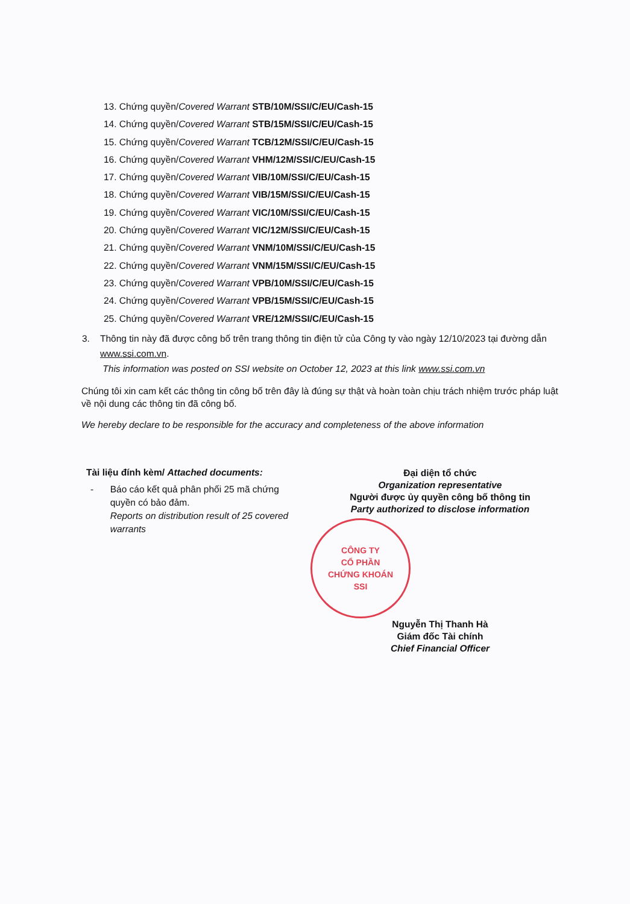13. Chứng quyền/Covered Warrant STB/10M/SSI/C/EU/Cash-15
14. Chứng quyền/Covered Warrant STB/15M/SSI/C/EU/Cash-15
15. Chứng quyền/Covered Warrant TCB/12M/SSI/C/EU/Cash-15
16. Chứng quyền/Covered Warrant VHM/12M/SSI/C/EU/Cash-15
17. Chứng quyền/Covered Warrant VIB/10M/SSI/C/EU/Cash-15
18. Chứng quyền/Covered Warrant VIB/15M/SSI/C/EU/Cash-15
19. Chứng quyền/Covered Warrant VIC/10M/SSI/C/EU/Cash-15
20. Chứng quyền/Covered Warrant VIC/12M/SSI/C/EU/Cash-15
21. Chứng quyền/Covered Warrant VNM/10M/SSI/C/EU/Cash-15
22. Chứng quyền/Covered Warrant VNM/15M/SSI/C/EU/Cash-15
23. Chứng quyền/Covered Warrant VPB/10M/SSI/C/EU/Cash-15
24. Chứng quyền/Covered Warrant VPB/15M/SSI/C/EU/Cash-15
25. Chứng quyền/Covered Warrant VRE/12M/SSI/C/EU/Cash-15
3. Thông tin này đã được công bố trên trang thông tin điện tử của Công ty vào ngày 12/10/2023 tại đường dẫn www.ssi.com.vn.
This information was posted on SSI website on October 12, 2023 at this link www.ssi.com.vn
Chúng tôi xin cam kết các thông tin công bố trên đây là đúng sự thật và hoàn toàn chịu trách nhiệm trước pháp luật về nội dung các thông tin đã công bố.
We hereby declare to be responsible for the accuracy and completeness of the above information
Tài liệu đính kèm/ Attached documents:
- Báo cáo kết quả phân phối 25 mã chứng quyền có bảo đảm.
Reports on distribution result of 25 covered warrants
Đại diện tổ chức
Organization representative
Người được ủy quyền công bố thông tin
Party authorized to disclose information
CÔNG TY
CỔ PHẦN
CHỨNG KHOÁN
SSI
Nguyễn Thị Thanh Hà
Giám đốc Tài chính
Chief Financial Officer